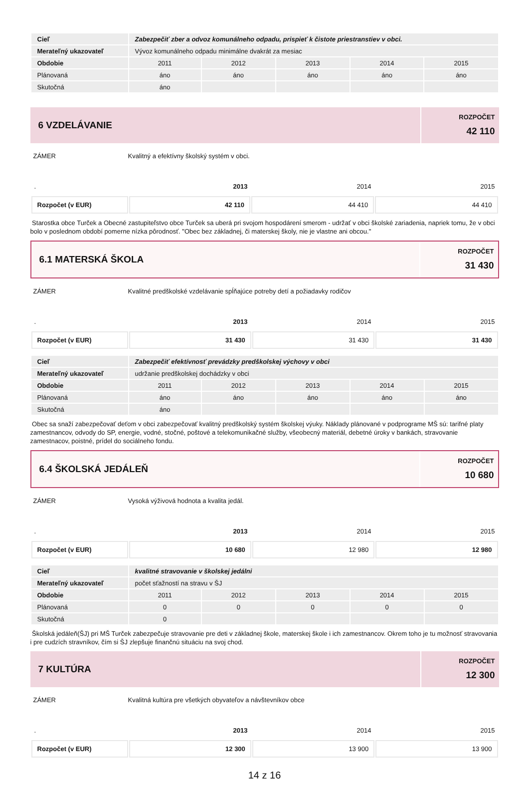| Cieľ | Zabezpečiť zber a odvoz komunálneho odpadu, prispieť k čistote priestranstiev v obci. | | | | |
| Merateľný ukazovateľ | Vývoz komunálneho odpadu minimálne dvakrát za mesiac | | | | |
| Obdobie | 2011 | 2012 | 2013 | 2014 | 2015 |
| Plánovaná | áno | áno | áno | áno | áno |
| Skutočná | áno | | | | |
6 VZDELÁVANIE
ROZPOČET
42 110
ZÁMER Kvalitný a efektívny školský systém v obci.
| . | 2013 | 2014 | 2015 |
| Rozpočet (v EUR) | 42 110 | 44 410 | 44 410 |
Starostka obce Turček a Obecné zastupiteľstvo obce Turček sa uberá pri svojom hospodárení smerom - udržať v obci školské zariadenia, napriek tomu, že v obci bolo v poslednom období pomerne nízka pôrodnosť. "Obec bez základnej, či materskej školy, nie je vlastne ani obcou."
6.1 MATERSKÁ ŠKOLA
ROZPOČET
31 430
ZÁMER Kvalitné predškolské vzdelávanie spĺňajúce potreby detí a požiadavky rodičov
| . | 2013 | 2014 | 2015 |
| Rozpočet (v EUR) | 31 430 | 31 430 | 31 430 |
| Cieľ | Zabezpečiť efektívnosť prevádzky predškolskej výchovy v obci | | | | |
| Merateľný ukazovateľ | udržanie predškolskej dochádzky v obci | | | | |
| Obdobie | 2011 | 2012 | 2013 | 2014 | 2015 |
| Plánovaná | áno | áno | áno | áno | áno |
| Skutočná | áno | | | | |
Obec sa snaží zabezpečovať deťom v obci zabezpečovať kvalitný predškolský systém školskej výuky. Náklady plánované v podprograme MŠ sú: tarifné platy zamestnancov, odvody do SP, energie, vodné, stočné, poštové a telekomunikačné služby, všeobecný materiál, debetné úroky v bankách, stravovanie zamestnacov, poistné, prídel do sociálneho fondu.
6.4 ŠKOLSKÁ JEDÁLEŇ
ROZPOČET
10 680
ZÁMER Vysoká výživová hodnota a kvalita jedál.
| . | 2013 | 2014 | 2015 |
| Rozpočet (v EUR) | 10 680 | 12 980 | 12 980 |
| Cieľ | kvalitné stravovanie v školskej jedálni | | | | |
| Merateľný ukazovateľ | počet sťažností na stravu v ŠJ | | | | |
| Obdobie | 2011 | 2012 | 2013 | 2014 | 2015 |
| Plánovaná | 0 | 0 | 0 | 0 | 0 |
| Skutočná | 0 | | | | |
Školská jedáleň(ŠJ) pri MŠ Turček zabezpečuje stravovanie pre deti v základnej škole, materskej škole i ich zamestnancov. Okrem toho je tu možnosť stravovania i pre cudzích stravníkov, čím si ŠJ zlepšuje finančnú situáciu na svoj chod.
7 KULTÚRA
ROZPOČET
12 300
ZÁMER Kvalitná kultúra pre všetkých obyvateľov a návštevníkov obce
| . | 2013 | 2014 | 2015 |
| Rozpočet (v EUR) | 12 300 | 13 900 | 13 900 |
14 z 16